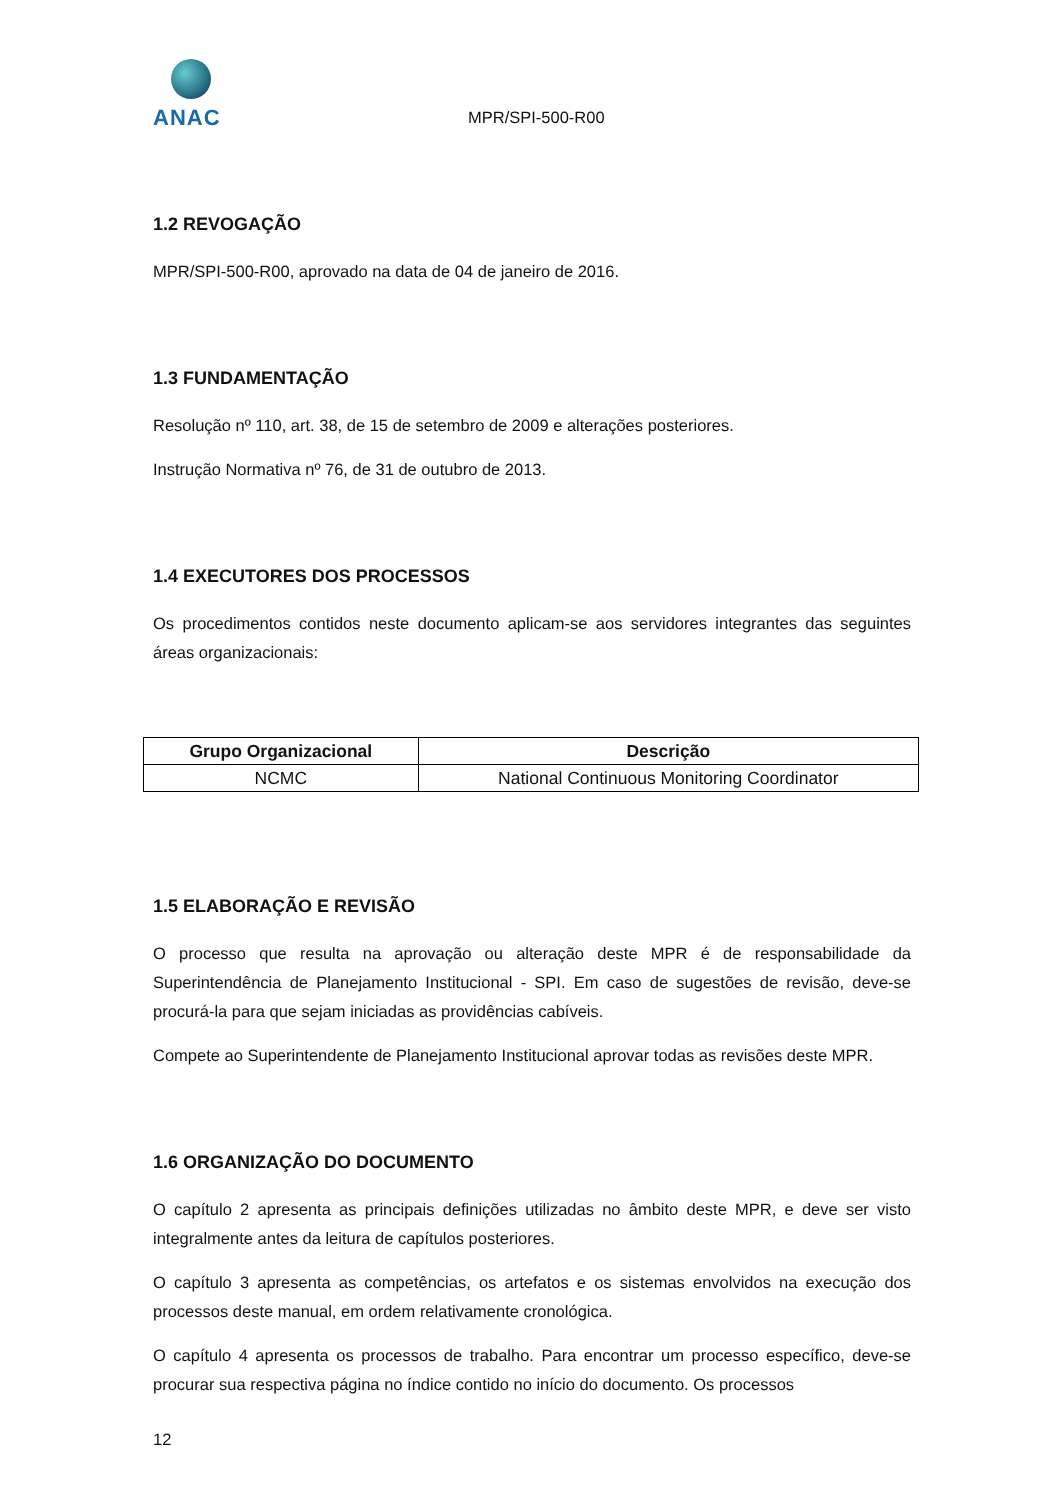ANAC
MPR/SPI-500-R00
1.2 REVOGAÇÃO
MPR/SPI-500-R00, aprovado na data de 04 de janeiro de 2016.
1.3 FUNDAMENTAÇÃO
Resolução nº 110, art. 38, de 15 de setembro de 2009 e alterações posteriores.
Instrução Normativa nº 76, de 31 de outubro de 2013.
1.4 EXECUTORES DOS PROCESSOS
Os procedimentos contidos neste documento aplicam-se aos servidores integrantes das seguintes áreas organizacionais:
| Grupo Organizacional | Descrição |
| --- | --- |
| NCMC | National Continuous Monitoring Coordinator |
1.5 ELABORAÇÃO E REVISÃO
O processo que resulta na aprovação ou alteração deste MPR é de responsabilidade da Superintendência de Planejamento Institucional - SPI. Em caso de sugestões de revisão, deve-se procurá-la para que sejam iniciadas as providências cabíveis.
Compete ao Superintendente de Planejamento Institucional aprovar todas as revisões deste MPR.
1.6 ORGANIZAÇÃO DO DOCUMENTO
O capítulo 2 apresenta as principais definições utilizadas no âmbito deste MPR, e deve ser visto integralmente antes da leitura de capítulos posteriores.
O capítulo 3 apresenta as competências, os artefatos e os sistemas envolvidos na execução dos processos deste manual, em ordem relativamente cronológica.
O capítulo 4 apresenta os processos de trabalho. Para encontrar um processo específico, deve-se procurar sua respectiva página no índice contido no início do documento. Os processos
12